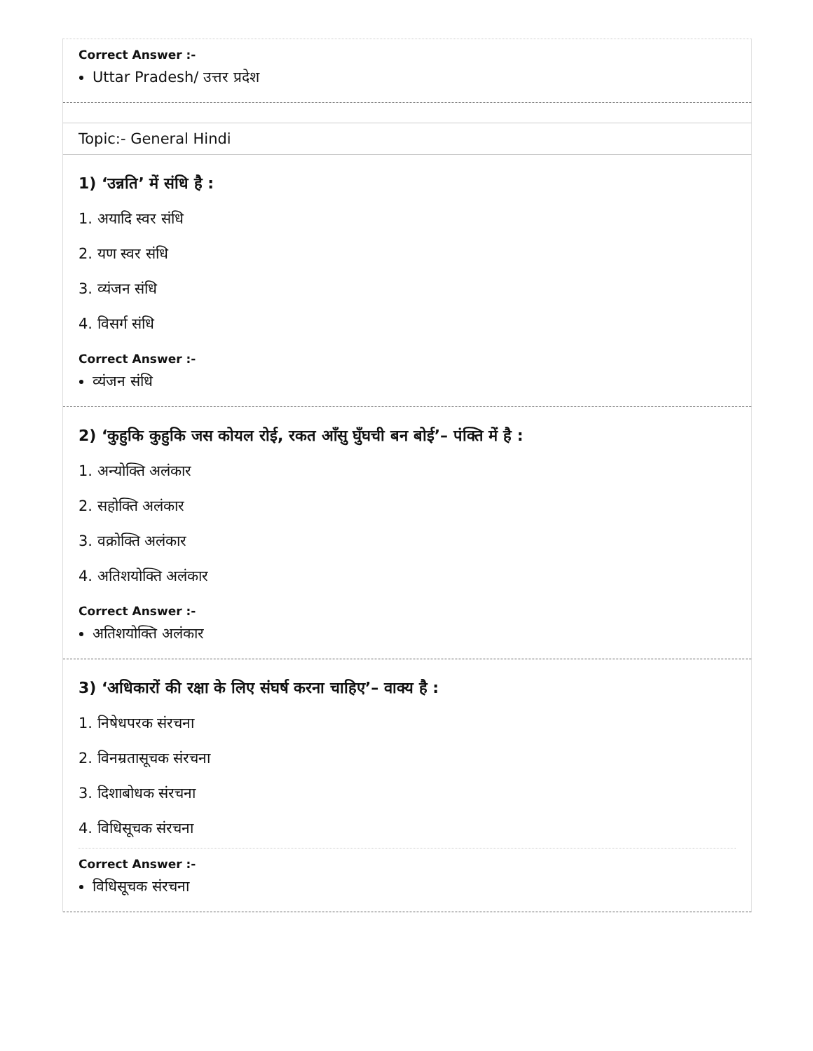Correct Answer :-
Uttar Pradesh/ उत्तर प्रदेश
Topic:- General Hindi
1) ‘उन्नति’ में संधि है :
1. अयादि स्वर संधि
2. यण स्वर संधि
3. व्यंजन संधि
4. विसर्ग संधि
Correct Answer :-
व्यंजन संधि
2) ‘कुहुकि कुहुकि जस कोयल रोई, रकत आँसु घुँघची बन बोई’– पंक्ति में है :
1. अन्योक्ति अलंकार
2. सहोक्ति अलंकार
3. वक्रोक्ति अलंकार
4. अतिशयोक्ति अलंकार
Correct Answer :-
अतिशयोक्ति अलंकार
3) ‘अधिकारों की रक्षा के लिए संघर्ष करना चाहिए’– वाक्य है :
1. निषेधपरक संरचना
2. विनम्रतासूचक संरचना
3. दिशाबोधक संरचना
4. विधिसूचक संरचना
Correct Answer :-
विधिसूचक संरचना